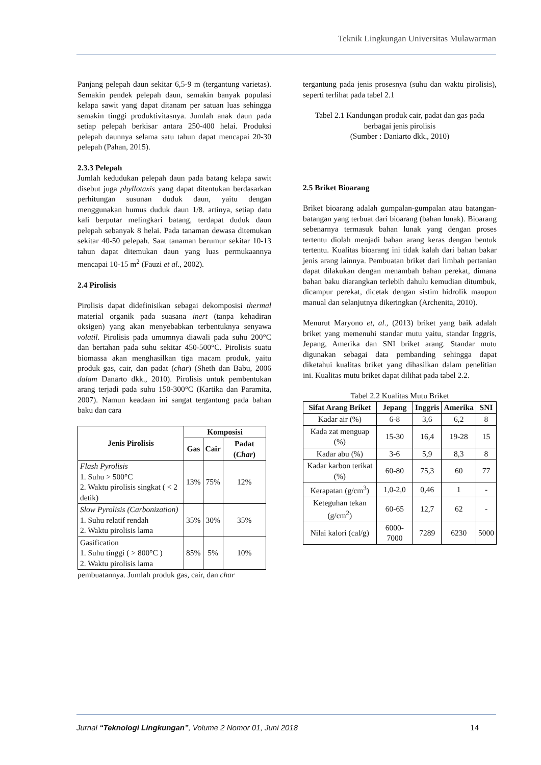Teknik Lingkungan Universitas Mulawarman
Panjang pelepah daun sekitar 6,5-9 m (tergantung varietas). Semakin pendek pelepah daun, semakin banyak populasi kelapa sawit yang dapat ditanam per satuan luas sehingga semakin tinggi produktivitasnya. Jumlah anak daun pada setiap pelepah berkisar antara 250-400 helai. Produksi pelepah daunnya selama satu tahun dapat mencapai 20-30 pelepah (Pahan, 2015).
2.3.3 Pelepah
Jumlah kedudukan pelepah daun pada batang kelapa sawit disebut juga phyllotaxis yang dapat ditentukan berdasarkan perhitungan susunan duduk daun, yaitu dengan menggunakan humus duduk daun 1/8. artinya, setiap datu kali berputar melingkari batang, terdapat duduk daun pelepah sebanyak 8 helai. Pada tanaman dewasa ditemukan sekitar 40-50 pelepah. Saat tanaman berumur sekitar 10-13 tahun dapat ditemukan daun yang luas permukaannya mencapai 10-15 m<sup>2</sup> (Fauzi et al., 2002).
2.4 Pirolisis
Pirolisis dapat didefinisikan sebagai dekomposisi thermal material organik pada suasana inert (tanpa kehadiran oksigen) yang akan menyebabkan terbentuknya senyawa volatil. Pirolisis pada umumnya diawali pada suhu 200°C dan bertahan pada suhu sekitar 450-500°C. Pirolisis suatu biomassa akan menghasilkan tiga macam produk, yaitu produk gas, cair, dan padat (char) (Sheth dan Babu, 2006 dalam Danarto dkk., 2010). Pirolisis untuk pembentukan arang terjadi pada suhu 150-300°C (Kartika dan Paramita, 2007). Namun keadaan ini sangat tergantung pada bahan baku dan cara
| Jenis Pirolisis | Komposisi | | |
| --- | --- | --- | --- |
| | Gas | Cair | Padat ( Char ) |
| Flash Pyrolisis 1. Suhu > 500°C 2. Waktu pirolisis singkat ( < 2 detik) | 13% | 75% | 12% |
| Slow Pyrolisis (Carbonization) 1. Suhu relatif rendah 2. Waktu pirolisis lama | 35% | 30% | 35% |
| Gasification 1. Suhu tinggi ( > 800°C ) 2. Waktu pirolisis lama | 85% | 5% | 10% |
pembuatannya. Jumlah produk gas, cair, dan char
tergantung pada jenis prosesnya (suhu dan waktu pirolisis), seperti terlihat pada tabel 2.1
Tabel 2.1 Kandungan produk cair, padat dan gas pada berbagai jenis pirolisis
(Sumber : Daniarto dkk., 2010)
2.5 Briket Bioarang
Briket bioarang adalah gumpalan-gumpalan atau batangan-batangan yang terbuat dari bioarang (bahan lunak). Bioarang sebenarnya termasuk bahan lunak yang dengan proses tertentu diolah menjadi bahan arang keras dengan bentuk tertentu. Kualitas bioarang ini tidak kalah dari bahan bakar jenis arang lainnya. Pembuatan briket dari limbah pertanian dapat dilakukan dengan menambah bahan perekat, dimana bahan baku diarangkan terlebih dahulu kemudian ditumbuk, dicampur perekat, dicetak dengan sistim hidrolik maupun manual dan selanjutnya dikeringkan (Archenita, 2010).
Menurut Maryono et, al., (2013) briket yang baik adalah briket yang memenuhi standar mutu yaitu, standar Inggris, Jepang, Amerika dan SNI briket arang. Standar mutu digunakan sebagai data pembanding sehingga dapat diketahui kualitas briket yang dihasilkan dalam penelitian ini. Kualitas mutu briket dapat dilihat pada tabel 2.2.
Tabel 2.2 Kualitas Mutu Briket
| Sifat Arang Briket | Jepang | Inggris | Amerika | SNI |
| --- | --- | --- | --- | --- |
| Kadar air (%) | 6-8 | 3,6 | 6,2 | 8 |
| Kada zat menguap (%) | 15-30 | 16,4 | 19-28 | 15 |
| Kadar abu (%) | 3-6 | 5,9 | 8,3 | 8 |
| Kadar karbon terikat (%) | 60-80 | 75,3 | 60 | 77 |
| Kerapatan (g/cm<sup>3</sup>) | 1,0-2,0 | 0,46 | 1 | - |
| Keteguhan tekan (g/cm<sup>2</sup>) | 60-65 | 12,7 | 62 | - |
| Nilai kalori (cal/g) | 6000-7000 | 7289 | 6230 | 5000 |
Jurnal “Teknologi Lingkungan”, Volume 2 Nomor 01, Juni 2018 14